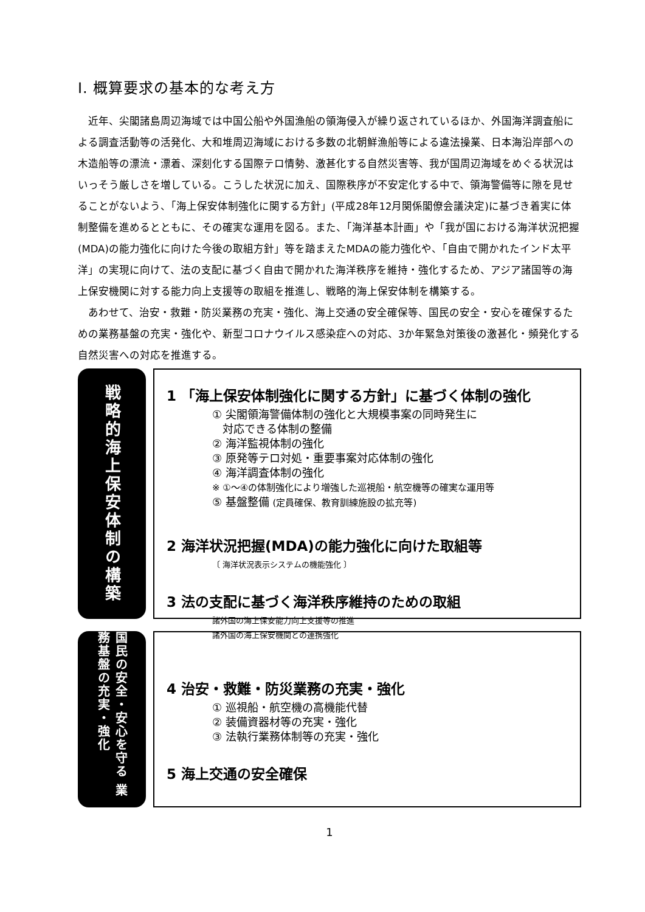Ⅰ. 概算要求の基本的な考え方
近年、尖閣諸島周辺海域では中国公船や外国漁船の領海侵入が繰り返されているほか、外国海洋調査船による調査活動等の活発化、大和堆周辺海域における多数の北朝鮮漁船等による違法操業、日本海沿岸部への木造船等の漂流・漂着、深刻化する国際テロ情勢、激甚化する自然災害等、我が国周辺海域をめぐる状況はいっそう厳しさを増している。こうした状況に加え、国際秩序が不安定化する中で、領海警備等に隙を見せることがないよう、「海上保安体制強化に関する方針」(平成28年12月関係閣僚会議決定)に基づき着実に体制整備を進めるとともに、その確実な運用を図る。また、「海洋基本計画」や「我が国における海洋状況把握(MDA)の能力強化に向けた今後の取組方針」等を踏まえたMDAの能力強化や、「自由で開かれたインド太平洋」の実現に向けて、法の支配に基づく自由で開かれた海洋秩序を維持・強化するため、アジア諸国等の海上保安機関に対する能力向上支援等の取組を推進し、戦略的海上保安体制を構築する。
あわせて、治安・救難・防災業務の充実・強化、海上交通の安全確保等、国民の安全・安心を確保するための業務基盤の充実・強化や、新型コロナウイルス感染症への対応、3か年緊急対策後の激甚化・頻発化する自然災害への対応を推進する。
戦略的海上保安体制の構築
1 「海上保安体制強化に関する方針」に基づく体制の強化
① 尖閣領海警備体制の強化と大規模事案の同時発生に
対応できる体制の整備
② 海洋監視体制の強化
③ 原発等テロ対処・重要事案対応体制の強化
④ 海洋調査体制の強化
※ ①～④の体制強化により増強した巡視船・航空機等の確実な運用等
⑤ 基盤整備 (定員確保、教育訓練施設の拡充等)
2 海洋状況把握(MDA)の能力強化に向けた取組等
〔 海洋状況表示システムの機能強化 〕
3 法の支配に基づく海洋秩序維持のための取組
諸外国の海上保安能力向上支援等の推進
諸外国の海上保安機関との連携強化
国民の安全・安心を守る 業務基盤の充実・強化
4 治安・救難・防災業務の充実・強化
① 巡視船・航空機の高機能代替
② 装備資器材等の充実・強化
③ 法執行業務体制等の充実・強化
5 海上交通の安全確保
1